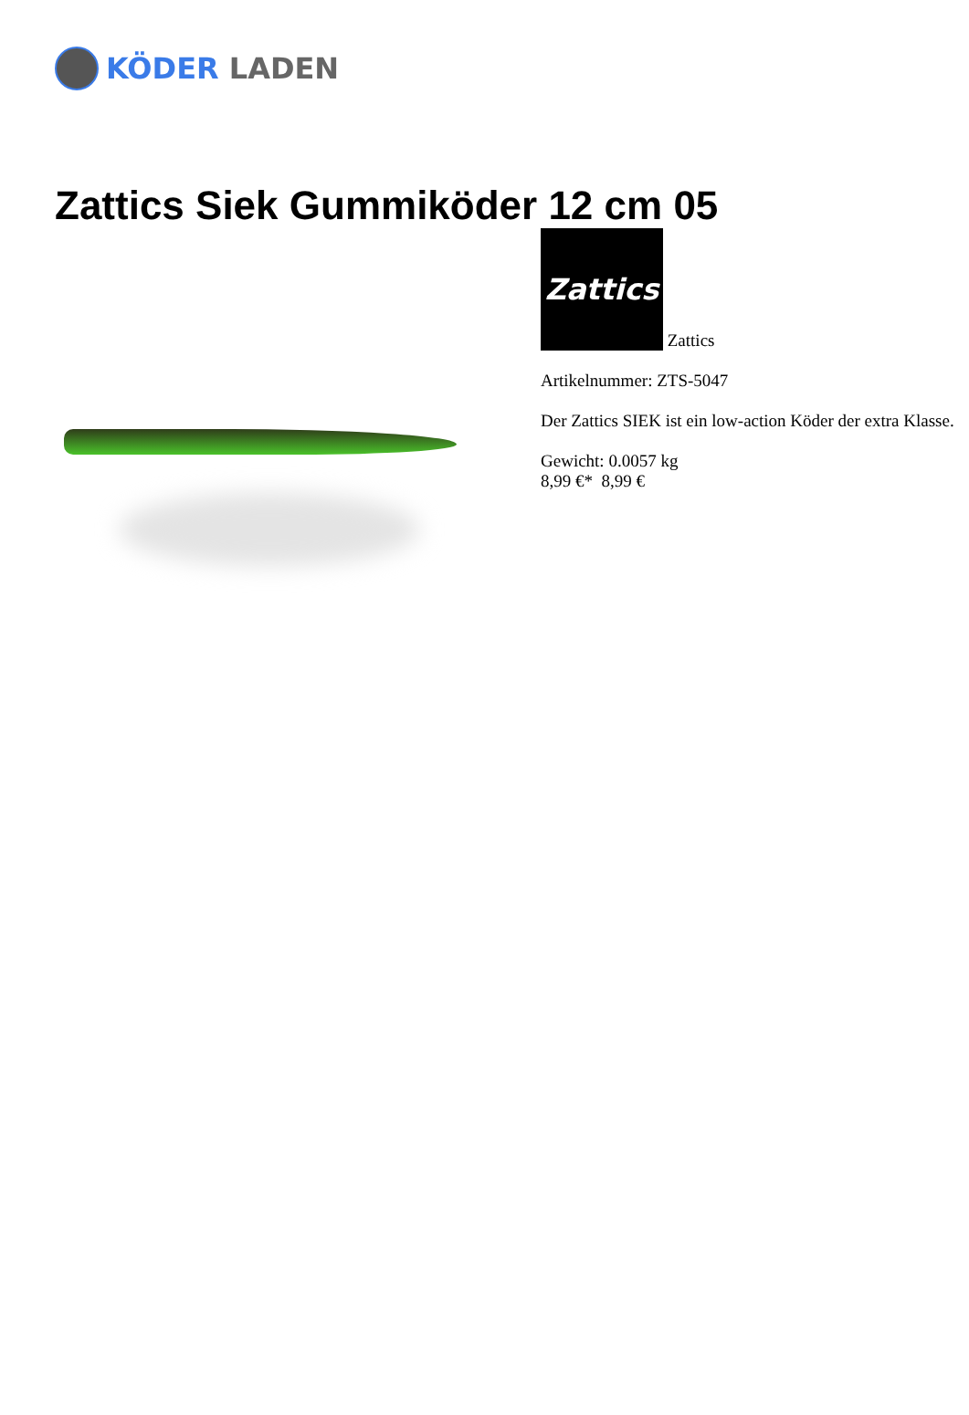KÖDER LADEN
Zattics Siek Gummiköder 12 cm 05
Zattics Zattics
Artikelnummer: ZTS-5047
Der Zattics SIEK ist ein low-action Köder der extra Klasse.
Gewicht: 0.0057 kg
8,99 €* 8,99 €